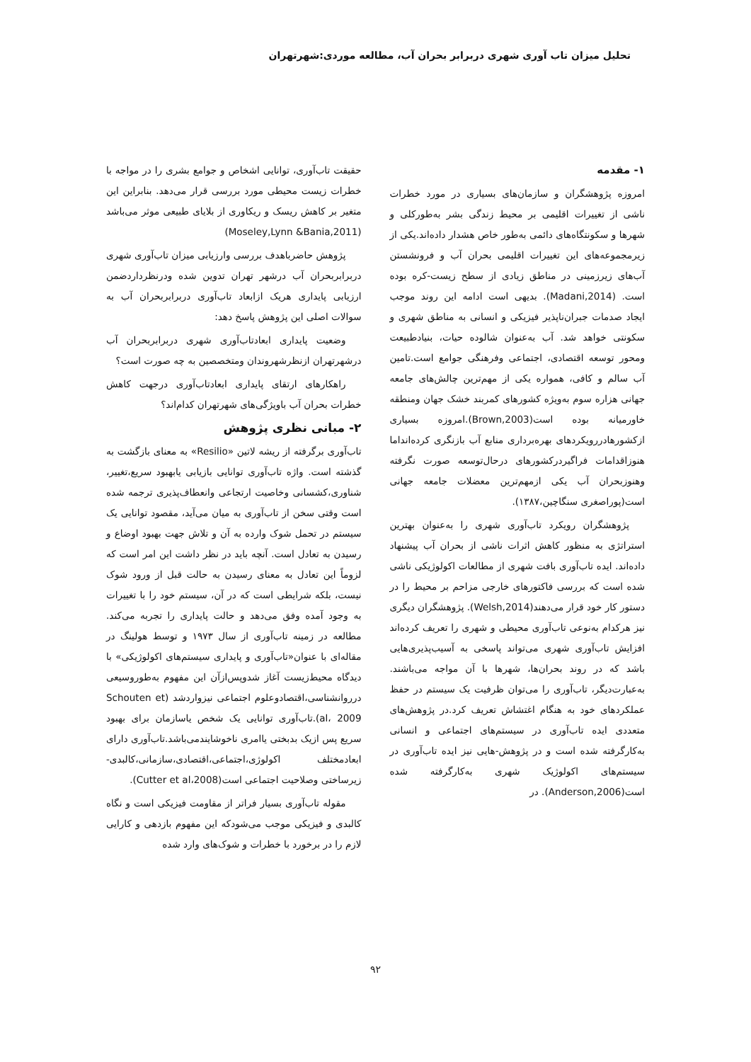تحلیل میزان تاب آوری شهری دربرابر بحران آب، مطالعه موردی:شهرتهران
۱- مقدمه
امروزه پژوهشگران و سازمان‌های بسیاری در مورد خطرات ناشی از تغییرات اقلیمی بر محیط زندگی بشر به‌طورکلی و شهرها و سکونتگاه‌های دائمی به‌طور خاص هشدار داده‌اند.یکی از زیرمجموعه‌های این تغییرات اقلیمی بحران آب و فرونشستن آب‌های زیرزمینی در مناطق زیادی از سطح زیست-کره بوده است. (Madani,2014). بدیهی است ادامه این روند موجب ایجاد صدمات جبران‌ناپذیر فیزیکی و انسانی به مناطق شهری و سکونتی خواهد شد. آب به‌عنوان شالوده حیات، بنیادطبیعت ومحور توسعه اقتصادی، اجتماعی وفرهنگی جوامع است.تامین آب سالم و کافی، همواره یکی از مهم‌ترین چالش‌های جامعه جهانی هزاره سوم به‌ویژه کشورهای کمربند خشک جهان ومنطقه خاورمیانه بوده است(Brown,2003).امروزه بسیاری ازکشورهادررویکردهای بهره‌برداری منابع آب بازنگری کرده‌انداما هنوزاقدامات فراگیردرکشورهای درحال‌توسعه صورت نگرفته وهنوزبحران آب یکی ازمهم‌ترین معضلات جامعه جهانی است(پوراصغری سنگاچین،۱۳۸۷).
پژوهشگران رویکرد تاب‌آوری شهری را به‌عنوان بهترین استراتژی به منظور کاهش اثرات ناشی از بحران آب پیشنهاد داده‌اند. ایده تاب‌آوری بافت شهری از مطالعات اکولوژیکی ناشی شده است که بررسی فاکتورهای خارجی مزاحم بر محیط را در دستور کار خود قرار می‌دهند(Welsh,2014). پژوهشگران دیگری نیز هرکدام به‌نوعی تاب‌آوری محیطی و شهری را تعریف کرده‌اند افزایش تاب‌آوری شهری می‌تواند پاسخی به آسیب‌پذیری‌هایی باشد که در روند بحران‌ها، شهرها با آن مواجه می‌باشند. به‌عبارت‌دیگر، تاب‌آوری را می‌توان ظرفیت یک سیستم در حفظ عملکردهای خود به هنگام اغتشاش تعریف کرد.در پژوهش‌های متعددی ایده تاب‌آوری در سیستم‌های اجتماعی و انسانی به‌کارگرفته شده است و در پژوهش-هایی نیز ایده تاب‌آوری در سیستم‌های اکولوژیک شهری به‌کارگرفته شده است(Anderson,2006). در
حقیقت تاب‌آوری، توانایی اشخاص و جوامع بشری را در مواجه با خطرات زیست محیطی مورد بررسی قرار می‌دهد. بنابراین این متغیر بر کاهش ریسک و ریکاوری از بلایای طبیعی موثر می‌باشد (Moseley,Lynn &Bania,2011)
پژوهش حاضرباهدف بررسی وارزیابی میزان تاب‌آوری شهری دربرابربحران آب درشهر تهران تدوین شده ودرنظرداردضمن ارزیابی پایداری هریک ازابعاد تاب‌آوری دربرابربحران آب به سوالات اصلی این پژوهش پاسخ دهد:
وضعیت پایداری ابعادتاب‌آوری شهری دربرابربحران آب درشهرتهران ازنظرشهروندان ومتخصصین به چه صورت است؟
راهکارهای ارتقای پایداری ابعادتاب‌آوری درجهت کاهش خطرات بحران آب باویژگی‌های شهرتهران کدام‌اند؟
۲- مبانی نظری پژوهش
تاب‌آوری برگرفته از ریشه لاتین «Resilio» به معنای بازگشت به گذشته است. واژه تاب‌آوری توانایی بازیابی یابهبود سریع،تغییر، شناوری،کشسانی وخاصیت ارتجاعی وانعطاف‌پذیری ترجمه شده است وقتی سخن از تاب‌آوری به میان می‌آید، مقصود توانایی یک سیستم در تحمل شوک وارده به آن و تلاش جهت بهبود اوضاع و رسیدن به تعادل است. آنچه باید در نظر داشت این امر است که لزوماً این تعادل به معنای رسیدن به حالت قبل از ورود شوک نیست، بلکه شرایطی است که در آن، سیستم خود را با تغییرات به وجود آمده وفق می‌دهد و حالت پایداری را تجربه می‌کند. مطالعه در زمینه تاب‌آوری از سال ۱۹۷۳ و توسط هولینگ در مقاله‌ای با عنوان«تاب‌آوری و پایداری سیستم‌های اکولوژیکی» با دیدگاه محیط‌زیست آغاز شدوپس‌ازآن این مفهوم به‌طوروسیعی درروانشناسی،اقتصادوعلوم اجتماعی نیزواردشد (Schouten et al، 2009).تاب‌آوری توانایی یک شخص یاسازمان برای بهبود سریع پس ازیک بدبختی یاامری ناخوشایندمی‌باشد.تاب‌آوری دارای ابعادمختلف اکولوژی،اجتماعی،اقتصادی،سازمانی،کالبدی-زیرساختی وصلاحیت اجتماعی است(Cutter et al،2008).
مقوله تاب‌آوری بسیار فراتر از مقاومت فیزیکی است و نگاه کالبدی و فیزیکی موجب می‌شودکه این مفهوم بازدهی و کارایی لازم را در برخورد با خطرات و شوک‌های وارد شده
۹۲